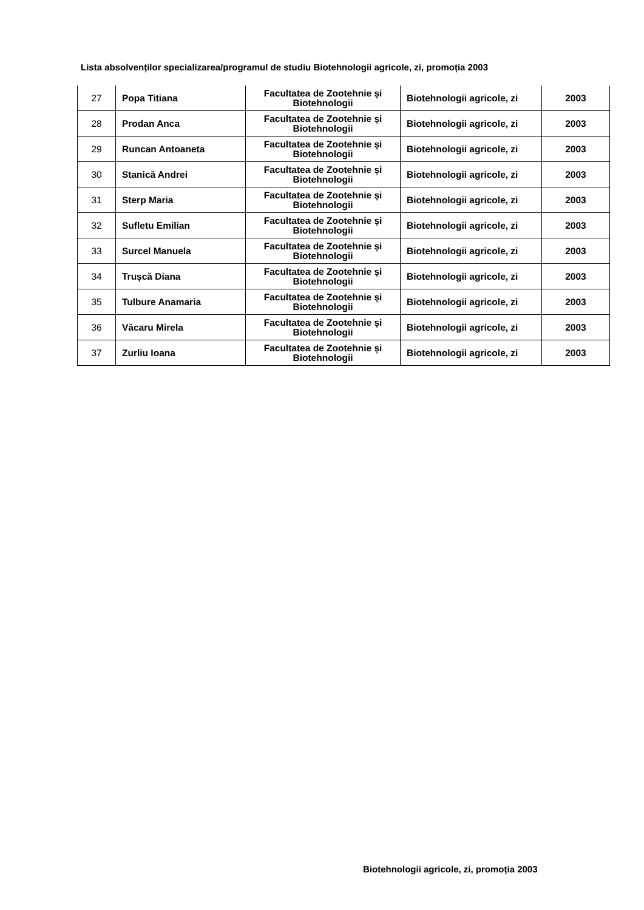Lista absolvenților specializarea/programul de studiu Biotehnologii agricole, zi, promoția 2003
| 27 | Popa Titiana | Facultatea de Zootehnie și Biotehnologii | Biotehnologii agricole, zi | 2003 |
| 28 | Prodan Anca | Facultatea de Zootehnie și Biotehnologii | Biotehnologii agricole, zi | 2003 |
| 29 | Runcan Antoaneta | Facultatea de Zootehnie și Biotehnologii | Biotehnologii agricole, zi | 2003 |
| 30 | Stanică Andrei | Facultatea de Zootehnie și Biotehnologii | Biotehnologii agricole, zi | 2003 |
| 31 | Sterp Maria | Facultatea de Zootehnie și Biotehnologii | Biotehnologii agricole, zi | 2003 |
| 32 | Sufletu Emilian | Facultatea de Zootehnie și Biotehnologii | Biotehnologii agricole, zi | 2003 |
| 33 | Surcel Manuela | Facultatea de Zootehnie și Biotehnologii | Biotehnologii agricole, zi | 2003 |
| 34 | Trușcă Diana | Facultatea de Zootehnie și Biotehnologii | Biotehnologii agricole, zi | 2003 |
| 35 | Tulbure Anamaria | Facultatea de Zootehnie și Biotehnologii | Biotehnologii agricole, zi | 2003 |
| 36 | Văcaru Mirela | Facultatea de Zootehnie și Biotehnologii | Biotehnologii agricole, zi | 2003 |
| 37 | Zurliu Ioana | Facultatea de Zootehnie și Biotehnologii | Biotehnologii agricole, zi | 2003 |
Biotehnologii agricole, zi, promoția 2003